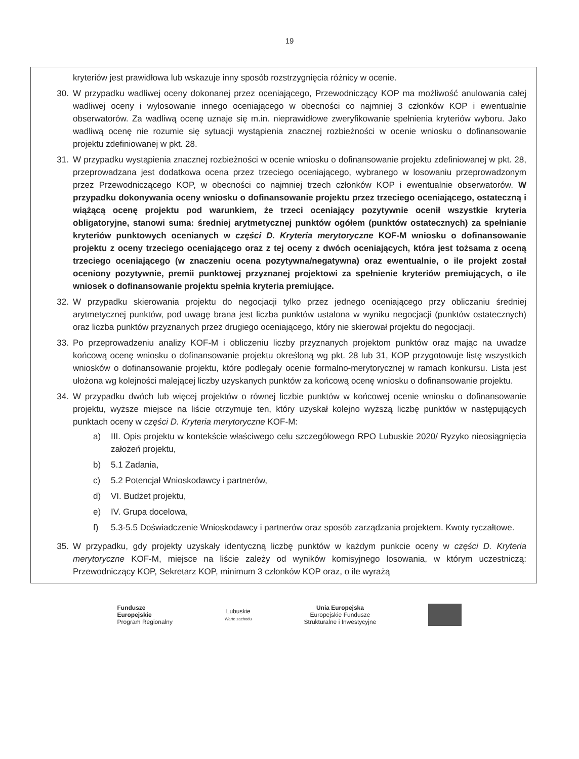19
kryteriów jest prawidłowa lub wskazuje inny sposób rozstrzygnięcia różnicy w ocenie.
30. W przypadku wadliwej oceny dokonanej przez oceniającego, Przewodniczący KOP ma możliwość anulowania całej wadliwej oceny i wylosowanie innego oceniającego w obecności co najmniej 3 członków KOP i ewentualnie obserwatorów. Za wadliwą ocenę uznaje się m.in. nieprawidłowe zweryfikowanie spełnienia kryteriów wyboru. Jako wadliwą ocenę nie rozumie się sytuacji wystąpienia znacznej rozbieżności w ocenie wniosku o dofinansowanie projektu zdefiniowanej w pkt. 28.
31. W przypadku wystąpienia znacznej rozbieżności w ocenie wniosku o dofinansowanie projektu zdefiniowanej w pkt. 28, przeprowadzana jest dodatkowa ocena przez trzeciego oceniającego, wybranego w losowaniu przeprowadzonym przez Przewodniczącego KOP, w obecności co najmniej trzech członków KOP i ewentualnie obserwatorów. W przypadku dokonywania oceny wniosku o dofinansowanie projektu przez trzeciego oceniającego, ostateczną i wiążącą ocenę projektu pod warunkiem, że trzeci oceniający pozytywnie ocenił wszystkie kryteria obligatoryjne, stanowi suma: średniej arytmetycznej punktów ogółem (punktów ostatecznych) za spełnianie kryteriów punktowych ocenianych w części D. Kryteria merytoryczne KOF-M wniosku o dofinansowanie projektu z oceny trzeciego oceniającego oraz z tej oceny z dwóch oceniających, która jest tożsama z oceną trzeciego oceniającego (w znaczeniu ocena pozytywna/negatywna) oraz ewentualnie, o ile projekt został oceniony pozytywnie, premii punktowej przyznanej projektowi za spełnienie kryteriów premiujących, o ile wniosek o dofinansowanie projektu spełnia kryteria premiujące.
32. W przypadku skierowania projektu do negocjacji tylko przez jednego oceniającego przy obliczaniu średniej arytmetycznej punktów, pod uwagę brana jest liczba punktów ustalona w wyniku negocjacji (punktów ostatecznych) oraz liczba punktów przyznanych przez drugiego oceniającego, który nie skierował projektu do negocjacji.
33. Po przeprowadzeniu analizy KOF-M i obliczeniu liczby przyznanych projektom punktów oraz mając na uwadze końcową ocenę wniosku o dofinansowanie projektu określoną wg pkt. 28 lub 31, KOP przygotowuje listę wszystkich wniosków o dofinansowanie projektu, które podlegały ocenie formalno-merytorycznej w ramach konkursu. Lista jest ułożona wg kolejności malejącej liczby uzyskanych punktów za końcową ocenę wniosku o dofinansowanie projektu.
34. W przypadku dwóch lub więcej projektów o równej liczbie punktów w końcowej ocenie wniosku o dofinansowanie projektu, wyższe miejsce na liście otrzymuje ten, który uzyskał kolejno wyższą liczbę punktów w następujących punktach oceny w części D. Kryteria merytoryczne KOF-M:
a) III. Opis projektu w kontekście właściwego celu szczegółowego RPO Lubuskie 2020/ Ryzyko nieosiągnięcia założeń projektu,
b) 5.1 Zadania,
c) 5.2 Potencjał Wnioskodawcy i partnerów,
d) VI. Budżet projektu,
e) IV. Grupa docelowa,
f) 5.3-5.5 Doświadczenie Wnioskodawcy i partnerów oraz sposób zarządzania projektem. Kwoty ryczałtowe.
35. W przypadku, gdy projekty uzyskały identyczną liczbę punktów w każdym punkcie oceny w części D. Kryteria merytoryczne KOF-M, miejsce na liście zależy od wyników komisyjnego losowania, w którym uczestniczą: Przewodniczący KOP, Sekretarz KOP, minimum 3 członków KOP oraz, o ile wyrażą
Fundusze
Europejskie
Program Regionalny
Lubuskie
Warte zachodu
Unia Europejska
Europejskie Fundusze
Strukturalne i Inwestycyjne